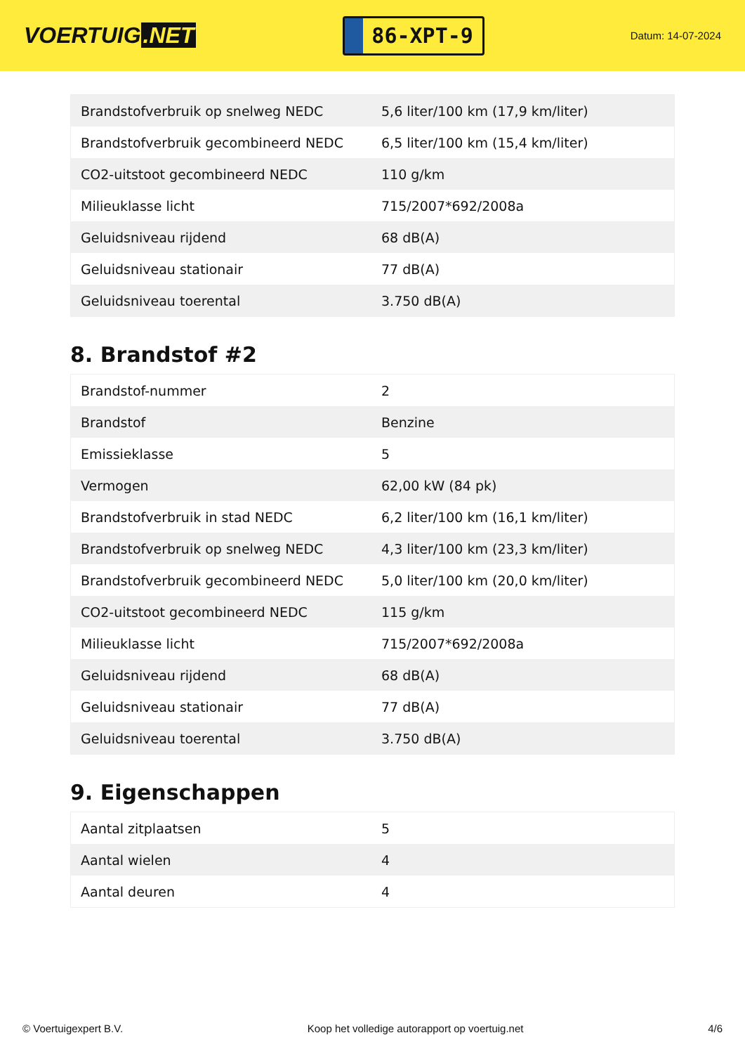VOERTUIG.NET
86-XPT-9
Datum: 14-07-2024
| Brandstofverbruik op snelweg NEDC | 5,6 liter/100 km (17,9 km/liter) |
| Brandstofverbruik gecombineerd NEDC | 6,5 liter/100 km (15,4 km/liter) |
| CO2-uitstoot gecombineerd NEDC | 110 g/km |
| Milieuklasse licht | 715/2007*692/2008a |
| Geluidsniveau rijdend | 68 dB(A) |
| Geluidsniveau stationair | 77 dB(A) |
| Geluidsniveau toerental | 3.750 dB(A) |
8. Brandstof #2
| Brandstof-nummer | 2 |
| Brandstof | Benzine |
| Emissieklasse | 5 |
| Vermogen | 62,00 kW (84 pk) |
| Brandstofverbruik in stad NEDC | 6,2 liter/100 km (16,1 km/liter) |
| Brandstofverbruik op snelweg NEDC | 4,3 liter/100 km (23,3 km/liter) |
| Brandstofverbruik gecombineerd NEDC | 5,0 liter/100 km (20,0 km/liter) |
| CO2-uitstoot gecombineerd NEDC | 115 g/km |
| Milieuklasse licht | 715/2007*692/2008a |
| Geluidsniveau rijdend | 68 dB(A) |
| Geluidsniveau stationair | 77 dB(A) |
| Geluidsniveau toerental | 3.750 dB(A) |
9. Eigenschappen
| Aantal zitplaatsen | 5 |
| Aantal wielen | 4 |
| Aantal deuren | 4 |
© Voertuigexpert B.V. Koop het volledige autorapport op voertuig.net 4/6